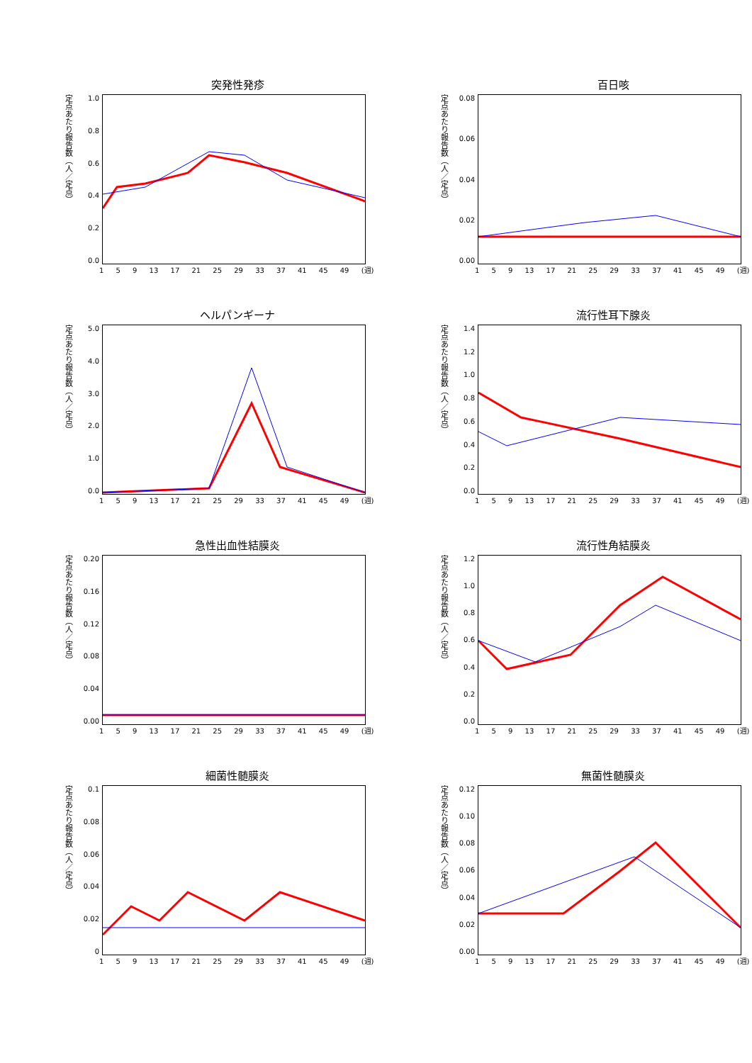突発性発疹
定点あたり報告数（人／定点）
1.0
0.8
0.6
0.4
0.2
0.0
1 5 9 13 17 21 25 29 33 37 41 45 49 (週)
百日咳
定点あたり報告数（人／定点）
0.08
0.06
0.04
0.02
0.00
1 5 9 13 17 21 25 29 33 37 41 45 49 (週)
ヘルパンギーナ
定点あたり報告数（人／定点）
5.0
4.0
3.0
2.0
1.0
0.0
1 5 9 13 17 21 25 29 33 37 41 45 49 (週)
流行性耳下腺炎
定点あたり報告数（人／定点）
1.4
1.2
1.0
0.8
0.6
0.4
0.2
0.0
1 5 9 13 17 21 25 29 33 37 41 45 49 (週)
急性出血性結膜炎
定点あたり報告数（人／定点）
0.20
0.16
0.12
0.08
0.04
0.00
1 5 9 13 17 21 25 29 33 37 41 45 49 (週)
流行性角結膜炎
定点あたり報告数（人／定点）
1.2
1.0
0.8
0.6
0.4
0.2
0.0
1 5 9 13 17 21 25 29 33 37 41 45 49 (週)
細菌性髄膜炎
定点あたり報告数（人／定点）
0.1
0.08
0.06
0.04
0.02
0
1 5 9 13 17 21 25 29 33 37 41 45 49 (週)
無菌性髄膜炎
定点あたり報告数（人／定点）
0.12
0.10
0.08
0.06
0.04
0.02
0.00
1 5 9 13 17 21 25 29 33 37 41 45 49 (週)